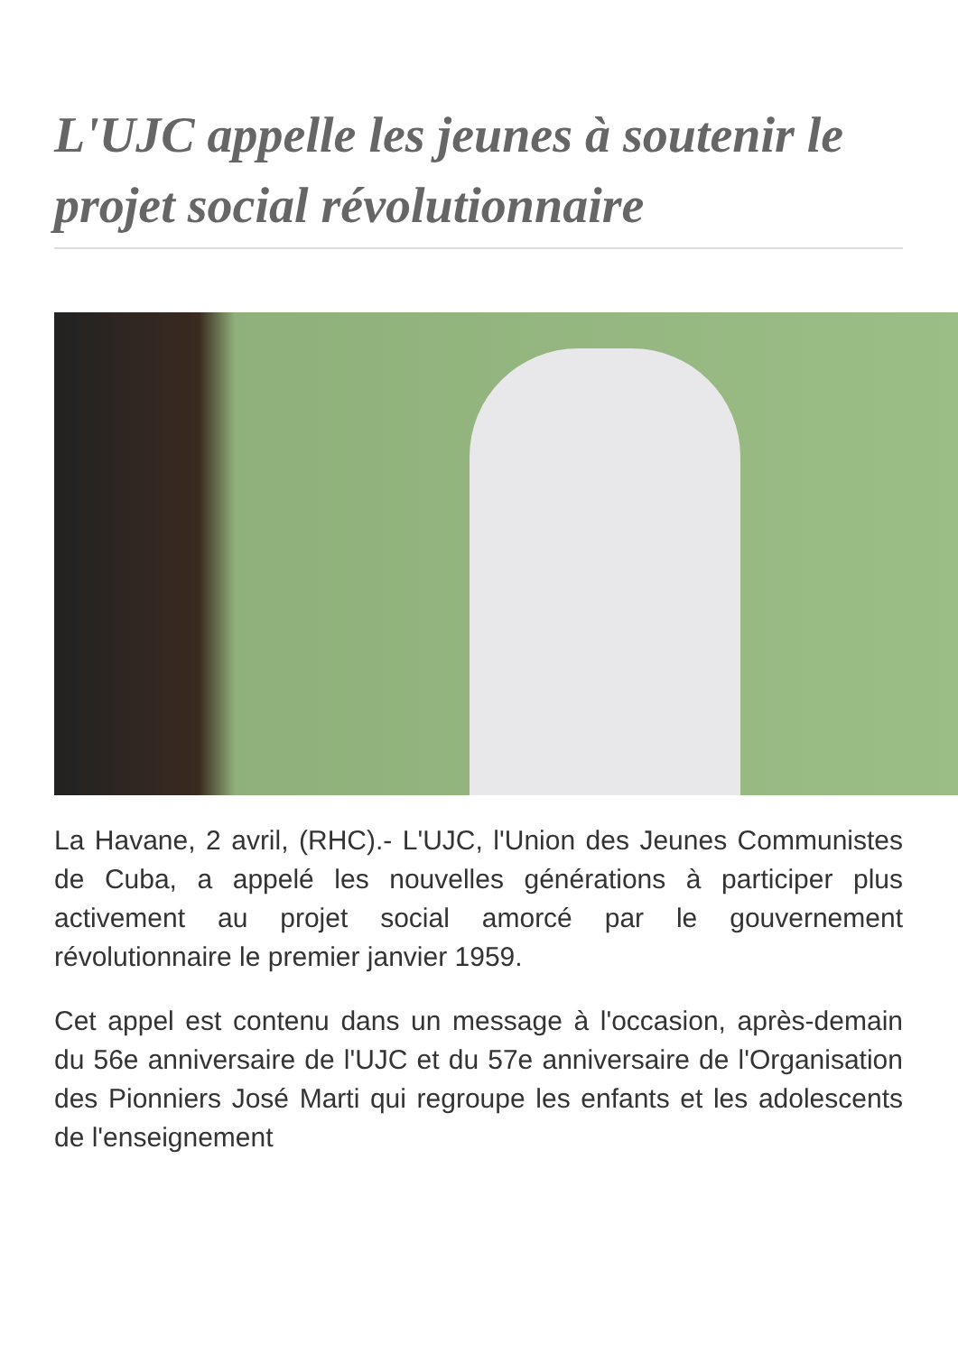L'UJC appelle les jeunes à soutenir le projet social révolutionnaire
La Havane, 2 avril, (RHC).- L'UJC, l'Union des Jeunes Communistes de Cuba, a appelé les nouvelles générations à participer plus activement au projet social amorcé par le gouvernement révolutionnaire le premier janvier 1959.
Cet appel est contenu dans un message à l'occasion, après-demain du 56e anniversaire de l'UJC et du 57e anniversaire de l'Organisation des Pionniers José Marti qui regroupe les enfants et les adolescents de l'enseignement